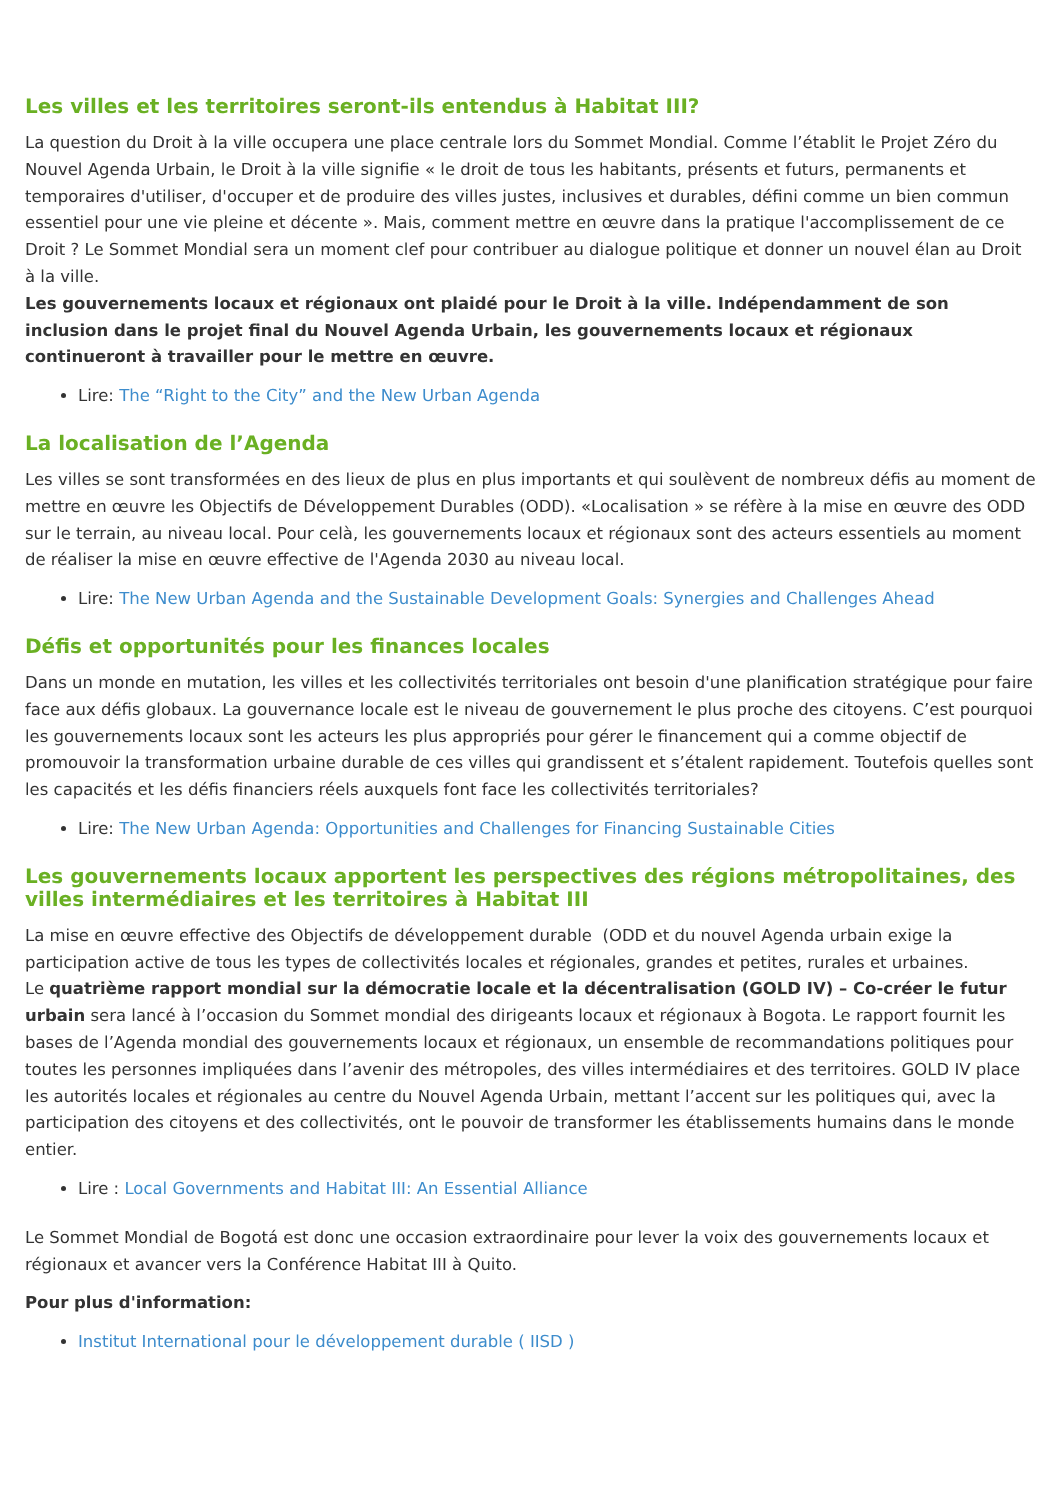Les villes et les territoires seront-ils entendus à Habitat III?
La question du Droit à la ville occupera une place centrale lors du Sommet Mondial. Comme l’établit le Projet Zéro du Nouvel Agenda Urbain, le Droit à la ville signifie « le droit de tous les habitants, présents et futurs, permanents et temporaires d'utiliser, d'occuper et de produire des villes justes, inclusives et durables, défini comme un bien commun essentiel pour une vie pleine et décente ». Mais, comment mettre en œuvre dans la pratique l'accomplissement de ce Droit ? Le Sommet Mondial sera un moment clef pour contribuer au dialogue politique et donner un nouvel élan au Droit à la ville.
Les gouvernements locaux et régionaux ont plaidé pour le Droit à la ville. Indépendamment de son inclusion dans le projet final du Nouvel Agenda Urbain, les gouvernements locaux et régionaux continueront à travailler pour le mettre en œuvre.
Lire: The “Right to the City” and the New Urban Agenda
La localisation de l’Agenda
Les villes se sont transformées en des lieux de plus en plus importants et qui soulèvent de nombreux défis au moment de mettre en œuvre les Objectifs de Développement Durables (ODD). «Localisation » se réfère à la mise en œuvre des ODD sur le terrain, au niveau local. Pour celà, les gouvernements locaux et régionaux sont des acteurs essentiels au moment de réaliser la mise en œuvre effective de l'Agenda 2030 au niveau local.
Lire: The New Urban Agenda and the Sustainable Development Goals: Synergies and Challenges Ahead
Défis et opportunités pour les finances locales
Dans un monde en mutation, les villes et les collectivités territoriales ont besoin d'une planification stratégique pour faire face aux défis globaux. La gouvernance locale est le niveau de gouvernement le plus proche des citoyens. C’est pourquoi les gouvernements locaux sont les acteurs les plus appropriés pour gérer le financement qui a comme objectif de promouvoir la transformation urbaine durable de ces villes qui grandissent et s’étalent rapidement. Toutefois quelles sont les capacités et les défis financiers réels auxquels font face les collectivités territoriales?
Lire: The New Urban Agenda: Opportunities and Challenges for Financing Sustainable Cities
Les gouvernements locaux apportent les perspectives des régions métropolitaines, des villes intermédiaires et les territoires à Habitat III
La mise en œuvre effective des Objectifs de développement durable (ODD et du nouvel Agenda urbain exige la participation active de tous les types de collectivités locales et régionales, grandes et petites, rurales et urbaines.
Le quatrième rapport mondial sur la démocratie locale et la décentralisation (GOLD IV) – Co-créer le futur urbain sera lancé à l’occasion du Sommet mondial des dirigeants locaux et régionaux à Bogota. Le rapport fournit les bases de l’Agenda mondial des gouvernements locaux et régionaux, un ensemble de recommandations politiques pour toutes les personnes impliquées dans l’avenir des métropoles, des villes intermédiaires et des territoires. GOLD IV place les autorités locales et régionales au centre du Nouvel Agenda Urbain, mettant l’accent sur les politiques qui, avec la participation des citoyens et des collectivités, ont le pouvoir de transformer les établissements humains dans le monde entier.
Lire : Local Governments and Habitat III: An Essential Alliance
Le Sommet Mondial de Bogotá est donc une occasion extraordinaire pour lever la voix des gouvernements locaux et régionaux et avancer vers la Conférence Habitat III à Quito.
Pour plus d'information:
Institut International pour le développement durable ( IISD )